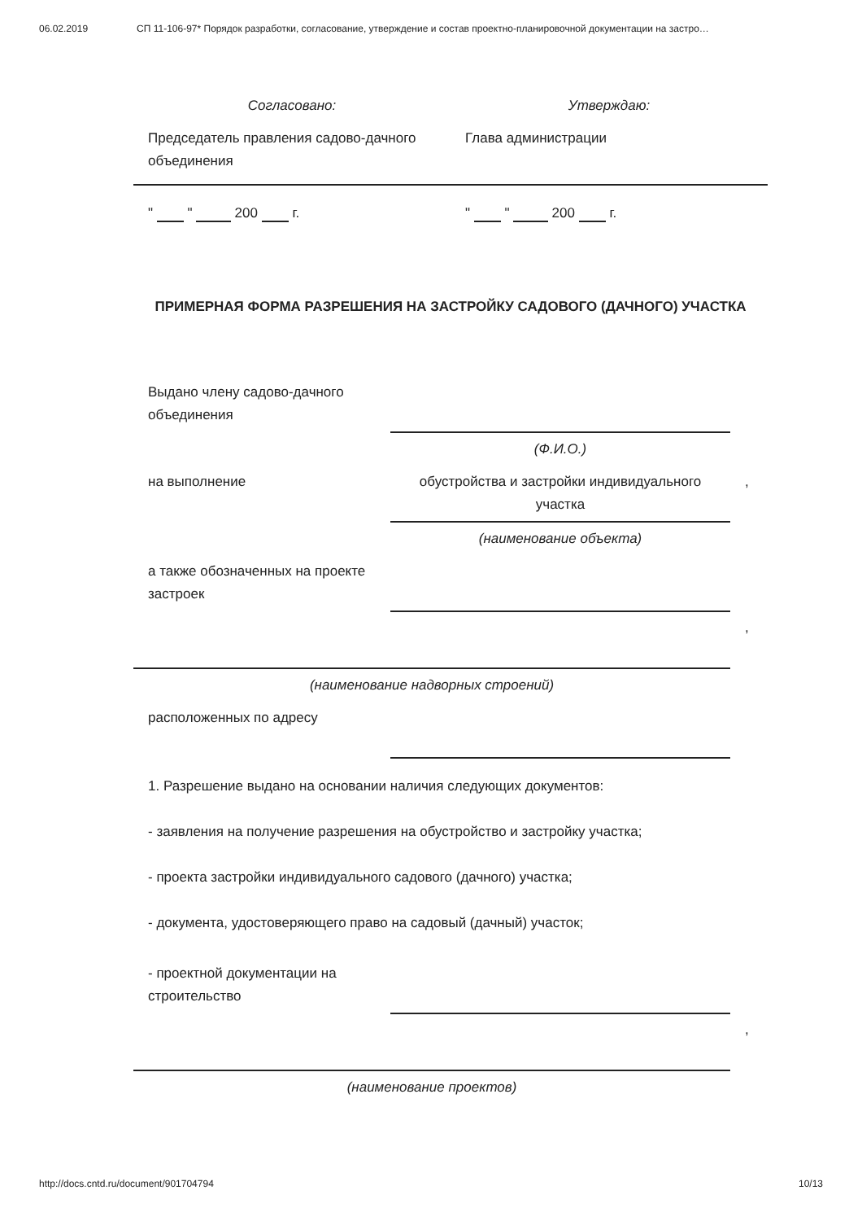06.02.2019 СП 11-106-97* Порядок разработки, согласование, утверждение и состав проектно-планировочной документации на застро…
| Согласовано: | Утверждаю: |
| Председатель правления садово-дачного объединения | Глава администрации |
| " " 200 г. | " " 200 г. |
ПРИМЕРНАЯ ФОРМА РАЗРЕШЕНИЯ НА ЗАСТРОЙКУ САДОВОГО (ДАЧНОГО) УЧАСТКА
| Выдано члену садово-дачного объединения | | |
| | (Ф.И.О.) | |
| на выполнение | обустройства и застройки индивидуального участка | , |
| | (наименование объекта) | |
| а также обозначенных на проекте застроек | | |
| | | , |
| (наименование надворных строений) | | |
| расположенных по адресу | | |
1. Разрешение выдано на основании наличия следующих документов:
- заявления на получение разрешения на обустройство и застройку участка;
- проекта застройки индивидуального садового (дачного) участка;
- документа, удостоверяющего право на садовый (дачный) участок;
| - проектной документации на строительство | | |
| | | , |
| (наименование проектов) | | |
http://docs.cntd.ru/document/901704794 10/13